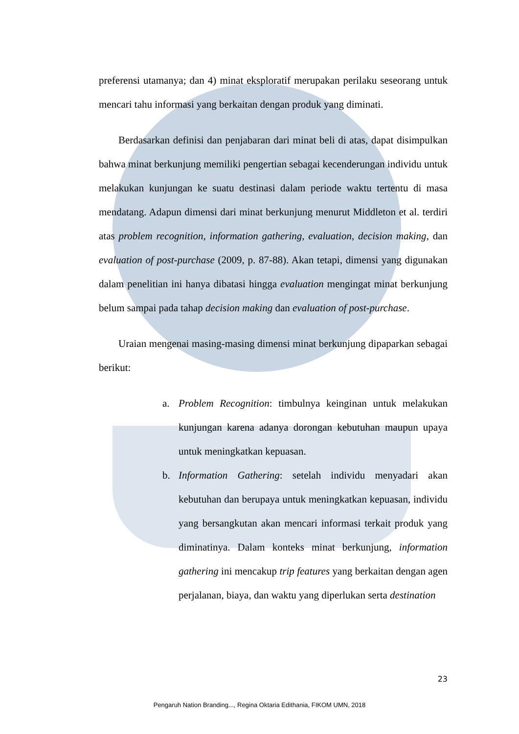preferensi utamanya; dan 4) minat eksploratif merupakan perilaku seseorang untuk mencari tahu informasi yang berkaitan dengan produk yang diminati.
Berdasarkan definisi dan penjabaran dari minat beli di atas, dapat disimpulkan bahwa minat berkunjung memiliki pengertian sebagai kecenderungan individu untuk melakukan kunjungan ke suatu destinasi dalam periode waktu tertentu di masa mendatang. Adapun dimensi dari minat berkunjung menurut Middleton et al. terdiri atas problem recognition, information gathering, evaluation, decision making, dan evaluation of post-purchase (2009, p. 87-88). Akan tetapi, dimensi yang digunakan dalam penelitian ini hanya dibatasi hingga evaluation mengingat minat berkunjung belum sampai pada tahap decision making dan evaluation of post-purchase.
Uraian mengenai masing-masing dimensi minat berkunjung dipaparkan sebagai berikut:
a. Problem Recognition: timbulnya keinginan untuk melakukan kunjungan karena adanya dorongan kebutuhan maupun upaya untuk meningkatkan kepuasan.
b. Information Gathering: setelah individu menyadari akan kebutuhan dan berupaya untuk meningkatkan kepuasan, individu yang bersangkutan akan mencari informasi terkait produk yang diminatinya. Dalam konteks minat berkunjung, information gathering ini mencakup trip features yang berkaitan dengan agen perjalanan, biaya, dan waktu yang diperlukan serta destination
23
Pengaruh Nation Branding..., Regina Oktaria Edithania, FIKOM UMN, 2018